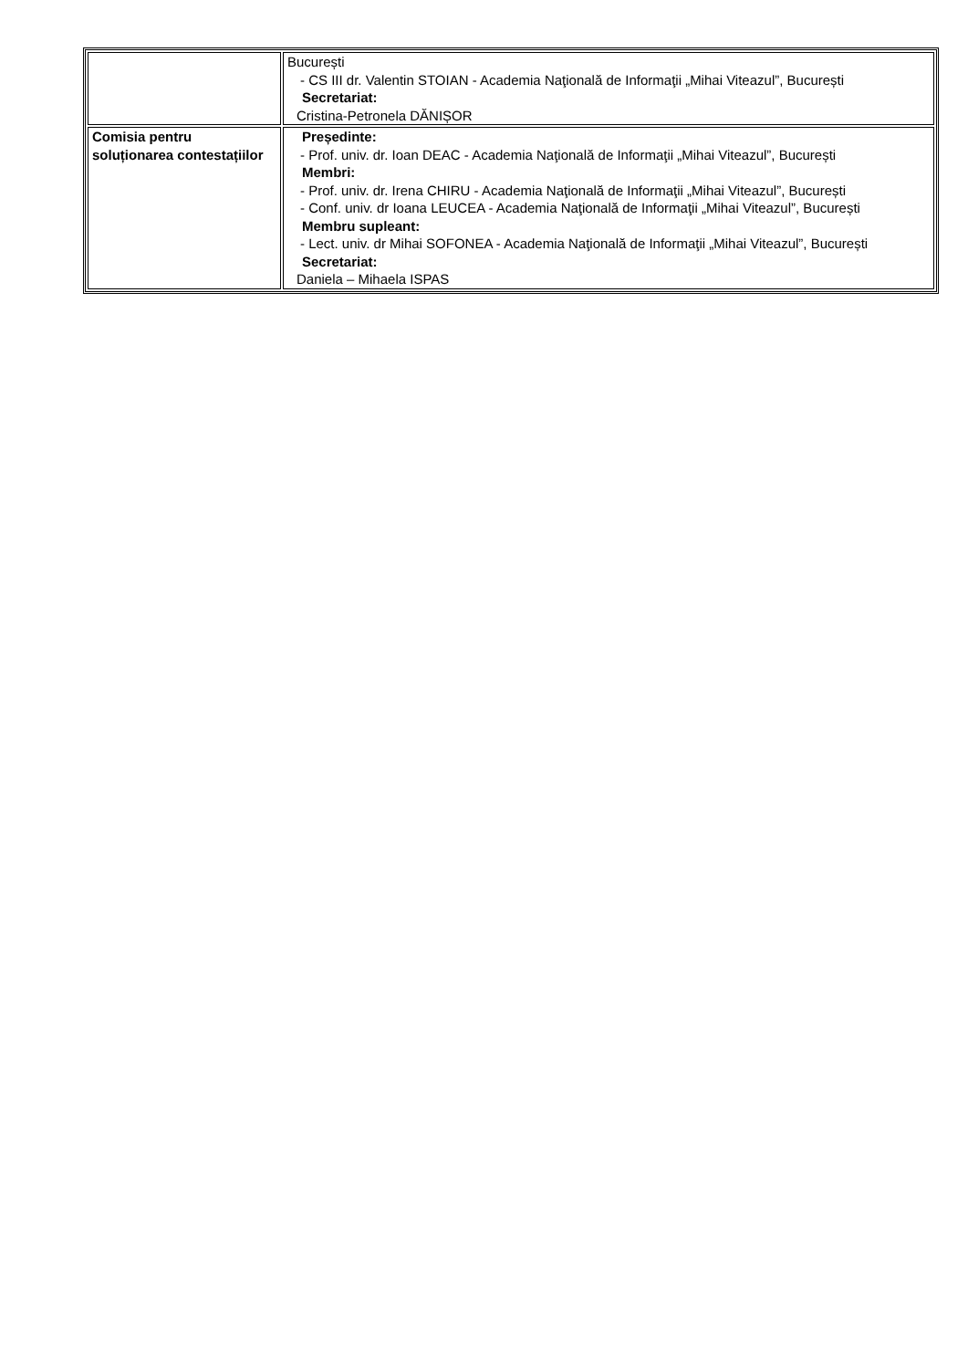| | București - CS III dr. Valentin STOIAN - Academia Naţională de Informaţii „Mihai Viteazul”, București Secretariat: Cristina-Petronela DĂNIȘOR |
| Comisia pentru soluționarea contestațiilor | Președinte: - Prof. univ. dr. Ioan DEAC - Academia Naţională de Informaţii „Mihai Viteazul”, București Membri: - Prof. univ. dr. Irena CHIRU - Academia Naţională de Informaţii „Mihai Viteazul”, București - Conf. univ. dr Ioana LEUCEA - Academia Naţională de Informaţii „Mihai Viteazul”, București Membru supleant: - Lect. univ. dr Mihai SOFONEA - Academia Naţională de Informaţii „Mihai Viteazul”, București Secretariat: Daniela – Mihaela ISPAS |